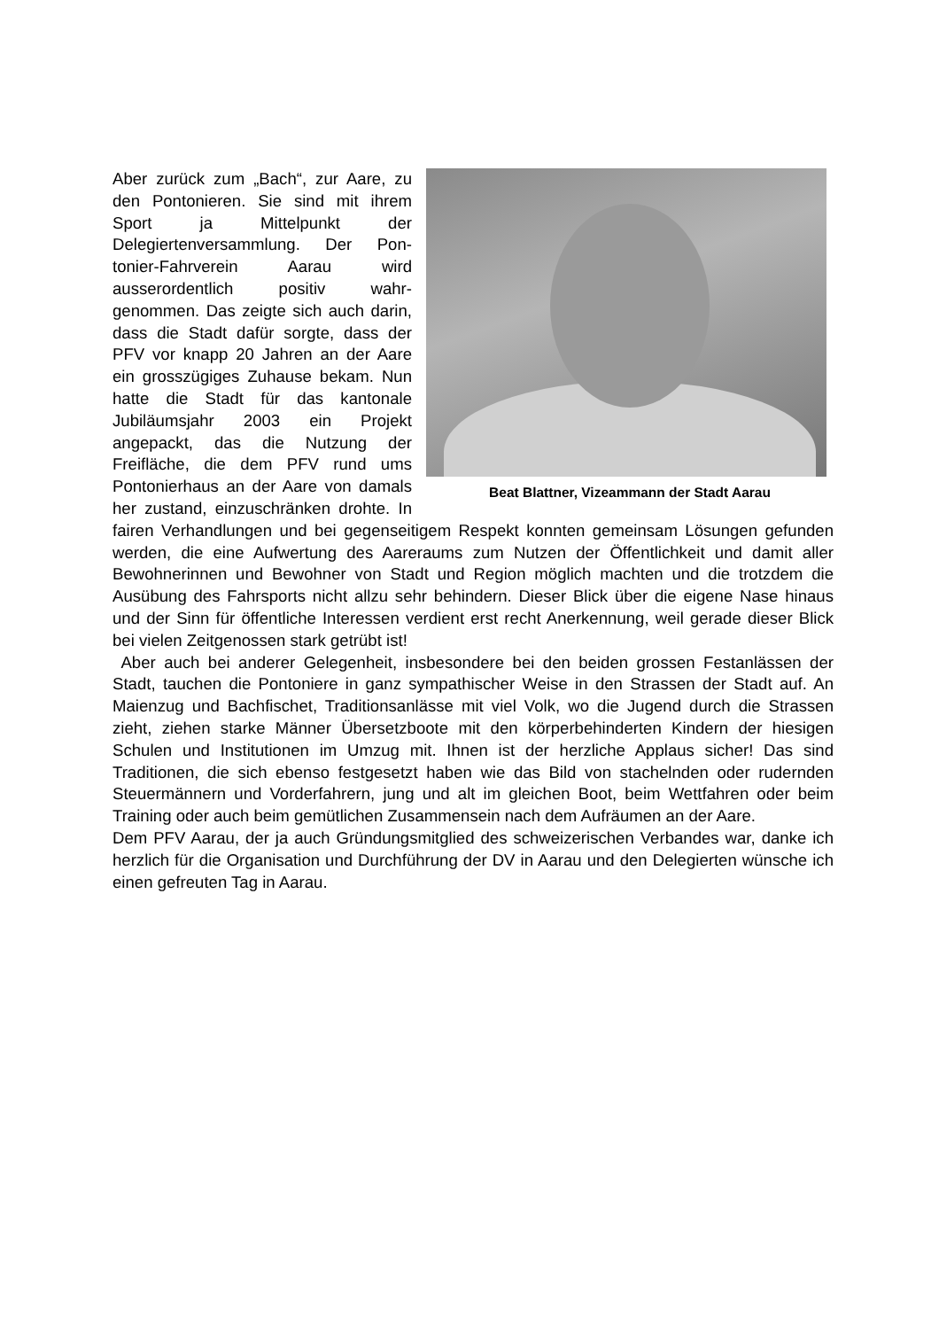Beat Blattner, Vizeammann der Stadt Aarau
Aber zurück zum „Bach“, zur Aare, zu den Pontonieren. Sie sind mit ihrem Sport ja Mittelpunkt der Delegiertenversammlung. Der Pon-tonier-Fahrverein Aarau wird ausserordentlich positiv wahr-genommen. Das zeigte sich auch darin, dass die Stadt dafür sorgte, dass der PFV vor knapp 20 Jahren an der Aare ein grosszügiges Zuhause bekam. Nun hatte die Stadt für das kantonale Jubiläumsjahr 2003 ein Projekt angepackt, das die Nutzung der Freifläche, die dem PFV rund ums Pontonierhaus an der Aare von damals her zustand, einzuschränken drohte. In fairen Verhandlungen und bei gegenseitigem Respekt konnten gemeinsam Lösungen gefunden werden, die eine Aufwertung des Aareraums zum Nutzen der Öffentlichkeit und damit aller Bewohnerinnen und Bewohner von Stadt und Region möglich machten und die trotzdem die Ausübung des Fahrsports nicht allzu sehr behindern. Dieser Blick über die eigene Nase hinaus und der Sinn für öffentliche Interessen verdient erst recht Anerkennung, weil gerade dieser Blick bei vielen Zeitgenossen stark getrübt ist!
Aber auch bei anderer Gelegenheit, insbesondere bei den beiden grossen Festanlässen der Stadt, tauchen die Pontoniere in ganz sympathischer Weise in den Strassen der Stadt auf. An Maienzug und Bachfischet, Traditionsanlässe mit viel Volk, wo die Jugend durch die Strassen zieht, ziehen starke Männer Übersetzboote mit den körperbehinderten Kindern der hiesigen Schulen und Institutionen im Umzug mit. Ihnen ist der herzliche Applaus sicher! Das sind Traditionen, die sich ebenso festgesetzt haben wie das Bild von stachelnden oder rudernden Steuermännern und Vorderfahrern, jung und alt im gleichen Boot, beim Wettfahren oder beim Training oder auch beim gemütlichen Zusammensein nach dem Aufräumen an der Aare.
Dem PFV Aarau, der ja auch Gründungsmitglied des schweizerischen Verbandes war, danke ich herzlich für die Organisation und Durchführung der DV in Aarau und den Delegierten wünsche ich einen gefreuten Tag in Aarau.